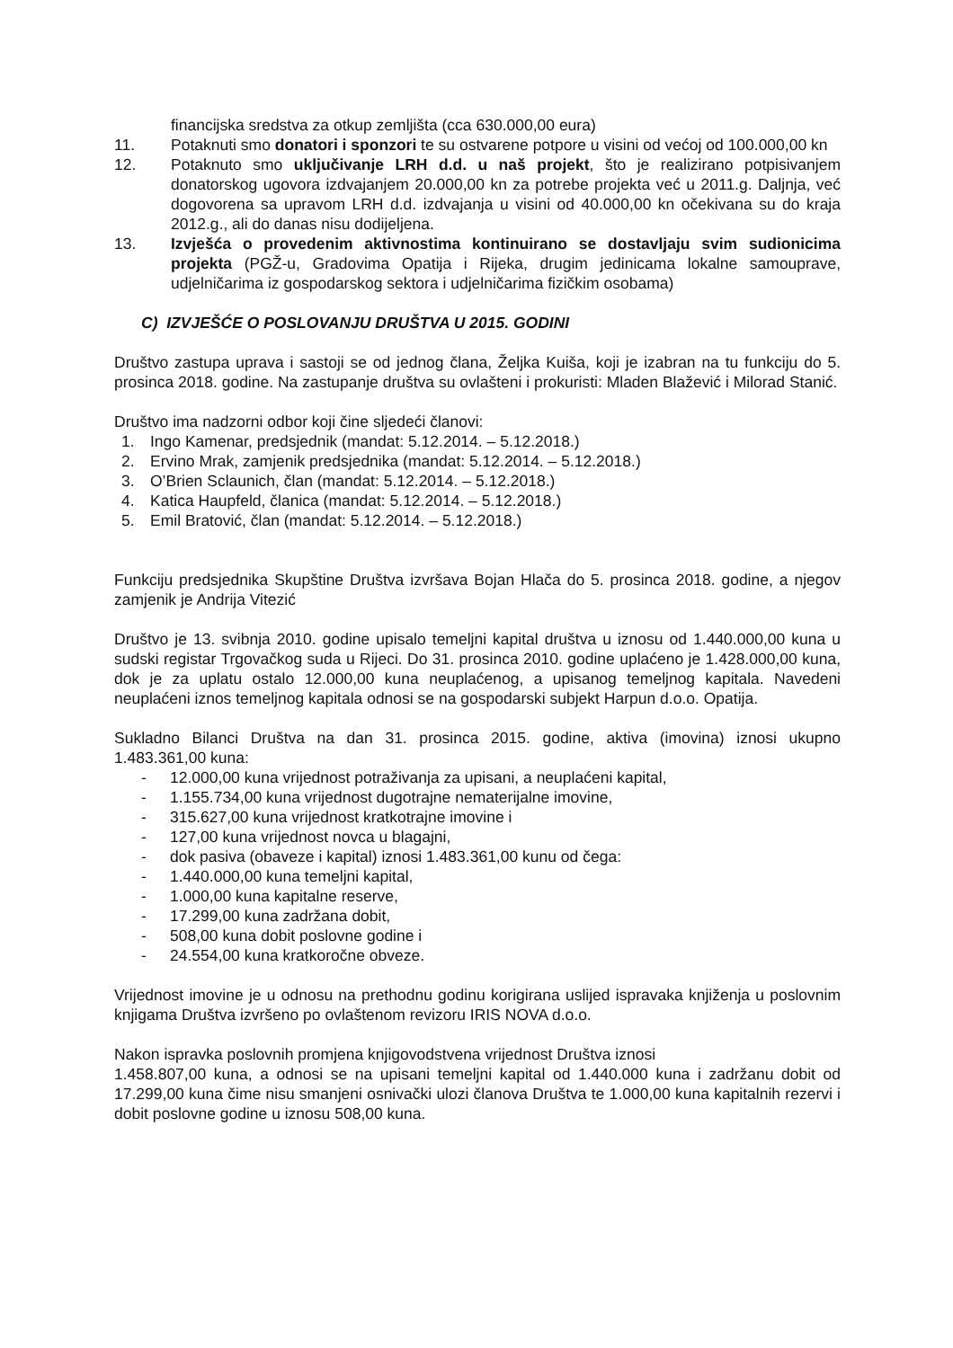financijska sredstva za otkup zemljišta (cca 630.000,00 eura)
11. Potaknuti smo donatori i sponzori te su ostvarene potpore u visini od većoj od 100.000,00 kn
12. Potaknuto smo uključivanje LRH d.d. u naš projekt, što je realizirano potpisivanjem donatorskog ugovora izdvajanjem 20.000,00 kn za potrebe projekta već u 2011.g. Daljnja, već dogovorena sa upravom LRH d.d. izdvajanja u visini od 40.000,00 kn očekivana su do kraja 2012.g., ali do danas nisu dodijeljena.
13. Izvješća o provedenim aktivnostima kontinuirano se dostavljaju svim sudionicima projekta (PGŽ-u, Gradovima Opatija i Rijeka, drugim jedinicama lokalne samouprave, udjelničarima iz gospodarskog sektora i udjelničarima fizičkim osobama)
C) IZVJEŠĆE O POSLOVANJU DRUŠTVA U 2015. GODINI
Društvo zastupa uprava i sastoji se od jednog člana, Željka Kuiša, koji je izabran na tu funkciju do 5. prosinca 2018. godine. Na zastupanje društva su ovlašteni i prokuristi: Mladen Blažević i Milorad Stanić.
Društvo ima nadzorni odbor koji čine sljedeći članovi:
1. Ingo Kamenar, predsjednik (mandat: 5.12.2014. – 5.12.2018.)
2. Ervino Mrak, zamjenik predsjednika (mandat: 5.12.2014. – 5.12.2018.)
3. O’Brien Sclaunich, član (mandat: 5.12.2014. – 5.12.2018.)
4. Katica Haupfeld, članica (mandat: 5.12.2014. – 5.12.2018.)
5. Emil Bratović, član (mandat: 5.12.2014. – 5.12.2018.)
Funkciju predsjednika Skupštine Društva izvršava Bojan Hlača do 5. prosinca 2018. godine, a njegov zamjenik je Andrija Vitezić
Društvo je 13. svibnja 2010. godine upisalo temeljni kapital društva u iznosu od 1.440.000,00 kuna u sudski registar Trgovačkog suda u Rijeci. Do 31. prosinca 2010. godine uplaćeno je 1.428.000,00 kuna, dok je za uplatu ostalo 12.000,00 kuna neuplaćenog, a upisanog temeljnog kapitala. Navedeni neuplaćeni iznos temeljnog kapitala odnosi se na gospodarski subjekt Harpun d.o.o. Opatija.
Sukladno Bilanci Društva na dan 31. prosinca 2015. godine, aktiva (imovina) iznosi ukupno 1.483.361,00 kuna:
- 12.000,00 kuna vrijednost potraživanja za upisani, a neuplaćeni kapital,
- 1.155.734,00 kuna vrijednost dugotrajne nematerijalne imovine,
- 315.627,00 kuna vrijednost kratkotrajne imovine i
- 127,00 kuna vrijednost novca u blagajni,
- dok pasiva (obaveze i kapital) iznosi 1.483.361,00 kunu od čega:
- 1.440.000,00 kuna temeljni kapital,
- 1.000,00 kuna kapitalne reserve,
- 17.299,00 kuna zadržana dobit,
- 508,00 kuna dobit poslovne godine i
- 24.554,00 kuna kratkoročne obveze.
Vrijednost imovine je u odnosu na prethodnu godinu korigirana uslijed ispravaka knjiženja u poslovnim knjigama Društva izvršeno po ovlaštenom revizoru IRIS NOVA d.o.o.
Nakon ispravka poslovnih promjena knjigovodstvena vrijednost Društva iznosi
1.458.807,00 kuna, a odnosi se na upisani temeljni kapital od 1.440.000 kuna i zadržanu dobit od 17.299,00 kuna čime nisu smanjeni osnivački ulozi članova Društva te 1.000,00 kuna kapitalnih rezervi i dobit poslovne godine u iznosu 508,00 kuna.